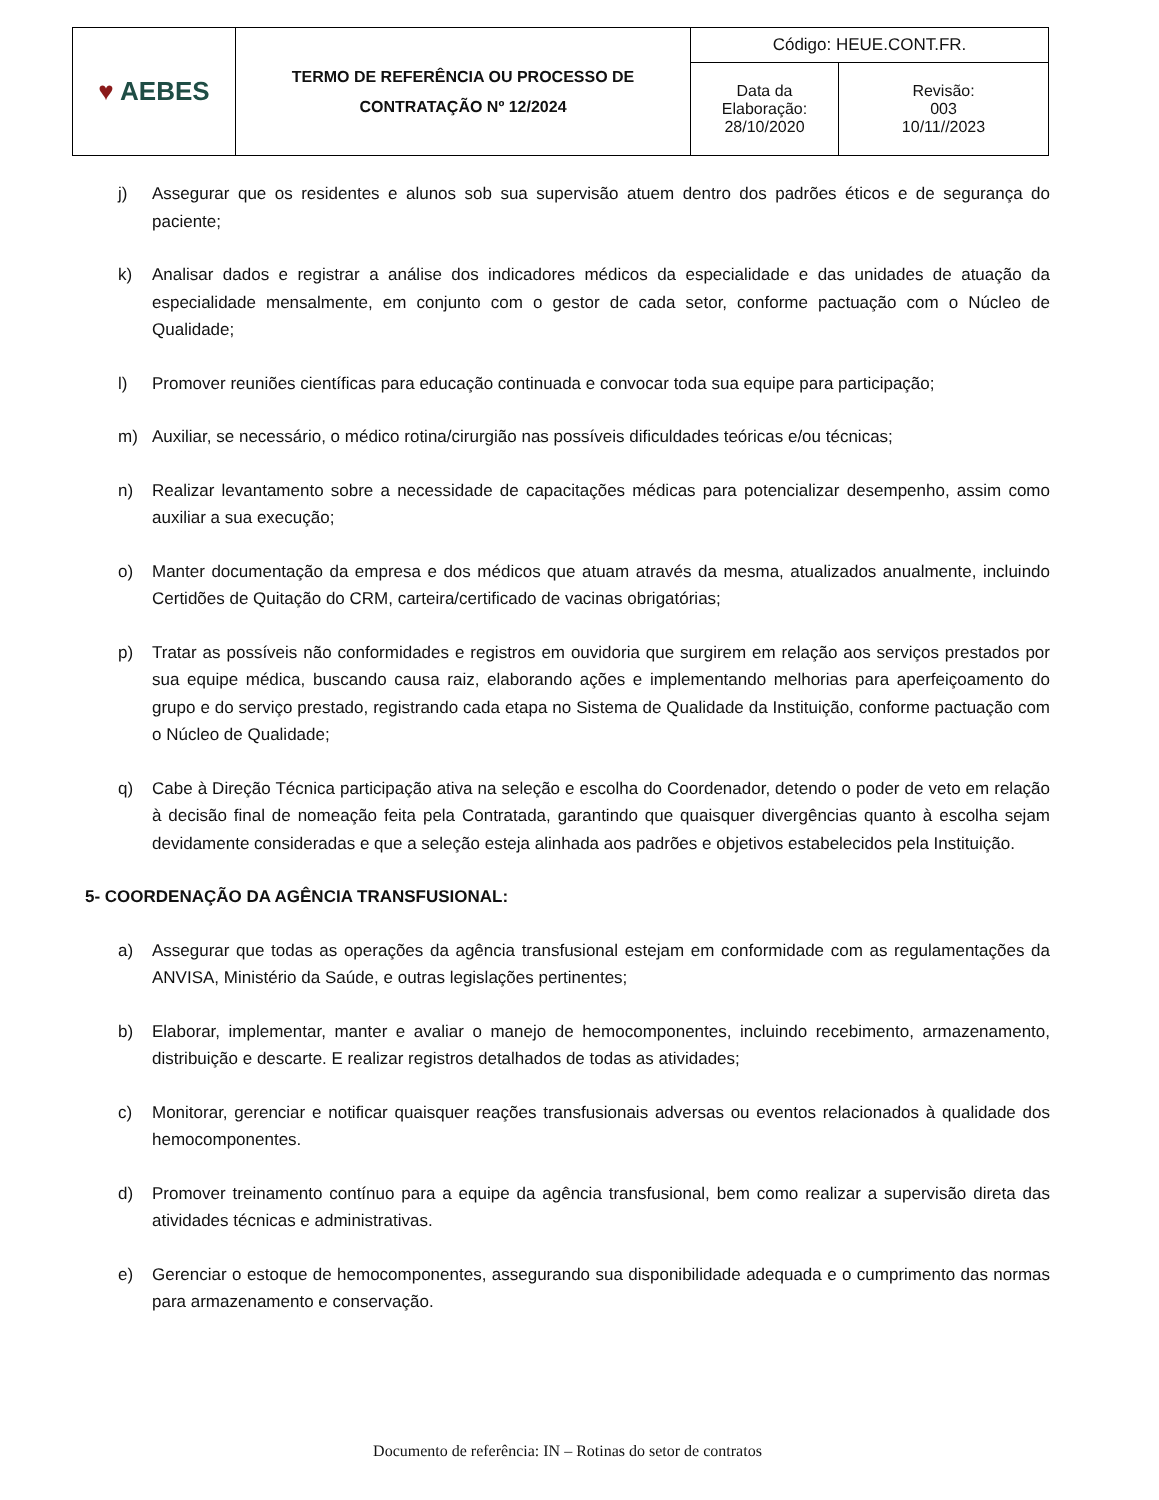| ♥ AEBES | TERMO DE REFERÊNCIA OU PROCESSO DE CONTRATAÇÃO Nº 12/2024 | Código: HEUE.CONT.FR. | |
| | | Data da Elaboração: 28/10/2020 | Revisão: 003 10/11//2023 |
j) Assegurar que os residentes e alunos sob sua supervisão atuem dentro dos padrões éticos e de segurança do paciente;
k) Analisar dados e registrar a análise dos indicadores médicos da especialidade e das unidades de atuação da especialidade mensalmente, em conjunto com o gestor de cada setor, conforme pactuação com o Núcleo de Qualidade;
l) Promover reuniões científicas para educação continuada e convocar toda sua equipe para participação;
m) Auxiliar, se necessário, o médico rotina/cirurgião nas possíveis dificuldades teóricas e/ou técnicas;
n) Realizar levantamento sobre a necessidade de capacitações médicas para potencializar desempenho, assim como auxiliar a sua execução;
o) Manter documentação da empresa e dos médicos que atuam através da mesma, atualizados anualmente, incluindo Certidões de Quitação do CRM, carteira/certificado de vacinas obrigatórias;
p) Tratar as possíveis não conformidades e registros em ouvidoria que surgirem em relação aos serviços prestados por sua equipe médica, buscando causa raiz, elaborando ações e implementando melhorias para aperfeiçoamento do grupo e do serviço prestado, registrando cada etapa no Sistema de Qualidade da Instituição, conforme pactuação com o Núcleo de Qualidade;
q) Cabe à Direção Técnica participação ativa na seleção e escolha do Coordenador, detendo o poder de veto em relação à decisão final de nomeação feita pela Contratada, garantindo que quaisquer divergências quanto à escolha sejam devidamente consideradas e que a seleção esteja alinhada aos padrões e objetivos estabelecidos pela Instituição.
5- COORDENAÇÃO DA AGÊNCIA TRANSFUSIONAL:
a) Assegurar que todas as operações da agência transfusional estejam em conformidade com as regulamentações da ANVISA, Ministério da Saúde, e outras legislações pertinentes;
b) Elaborar, implementar, manter e avaliar o manejo de hemocomponentes, incluindo recebimento, armazenamento, distribuição e descarte. E realizar registros detalhados de todas as atividades;
c) Monitorar, gerenciar e notificar quaisquer reações transfusionais adversas ou eventos relacionados à qualidade dos hemocomponentes.
d) Promover treinamento contínuo para a equipe da agência transfusional, bem como realizar a supervisão direta das atividades técnicas e administrativas.
e) Gerenciar o estoque de hemocomponentes, assegurando sua disponibilidade adequada e o cumprimento das normas para armazenamento e conservação.
Documento de referência: IN – Rotinas do setor de contratos